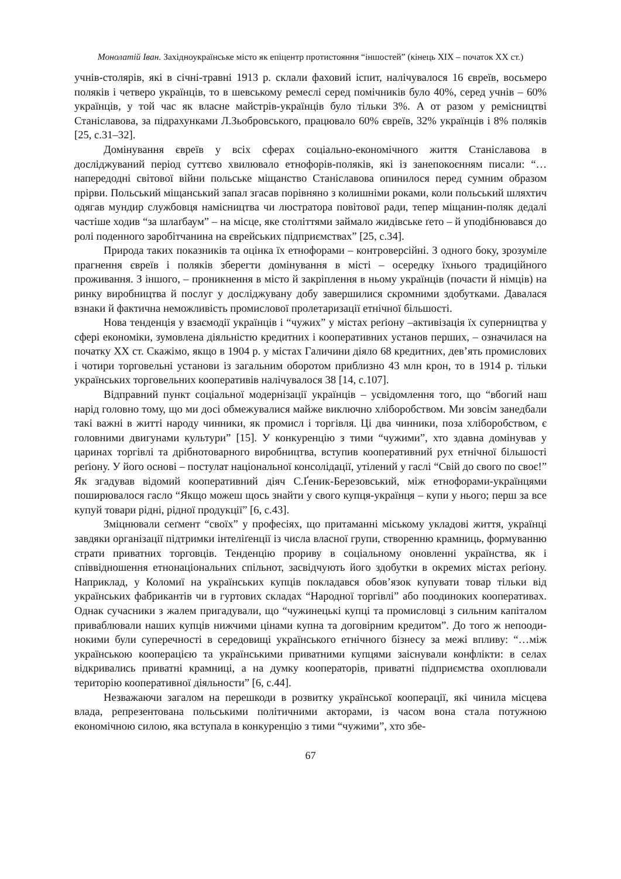Монолатій Іван. Західноукраїнське місто як епіцентр протистояння “іншостей” (кінець ХІХ – початок ХХ ст.)
учнів-столярів, які в січні-травні 1913 р. склали фаховий іспит, налічувалося 16 євреїв, восьмеро поляків і четверо українців, то в шевському ремеслі серед помічників було 40%, серед учнів – 60% українців, у той час як власне майстрів-українців було тільки 3%. А от разом у ремісництві Станіславова, за підрахунками Л.Зьобровського, пра­цювало 60% євреїв, 32% українців і 8% поляків [25, с.31–32].
Домінування євреїв у всіх сферах соціально-економічного життя Станіславова в досліджуваний період суттєво хвилювало етнофорів-поляків, які із занепокоєнням писали: “… напередодні світової війни польське міщанство Станіславова опинилося перед сумним образом прірви. Польський міщанський запал згасав порівняно з колиш­німи роками, коли польський шляхтич одягав мундир службовця намісництва чи люстратора повітової ради, тепер міщанин-поляк дедалі частіше ходив “за шлаґбаум” – на місце, яке століттями займало жидівське ґето – й уподібнювався до ролі поденного заробітчанина на єврейських підприємствах” [25, с.34].
Природа таких показників та оцінка їх етнофорами – контроверсійні. З одного боку, зрозуміле прагнення євреїв і поляків зберегти домінування в місті – осередку їхнього традиційного проживання. З іншого, – проникнення в місто й закріплення в ньому українців (почасти й німців) на ринку виробництва й послуг у досліджувану до­бу завершилися скромними здобутками. Давалася взнаки й фактична неможливість промислової пролетаризації етнічної більшості.
Нова тенденція у взаємодії українців і “чужих” у містах реґіону –активізація їх суперництва у сфері економіки, зумовлена діяльністю кредитних і кооперативних установ перших, – означилася на початку ХХ ст. Скажімо, якщо в 1904 р. у містах Галичини діяло 68 кредитних, дев’ять промислових і чотири торговельні установи із загальним оборотом приблизно 43 млн крон, то в 1914 р. тільки українських торговельних кооперативів налічувалося 38 [14, с.107].
Відправний пункт соціальної модернізації українців – усвідомлення того, що “вбогий наш нарід головно тому, що ми досі обмежувалися майже виключно хлібо­робством. Ми зовсім занедбали такі важні в житті народу чинники, як промисл і торгів­ля. Ці два чинники, поза хліборобством, є головними двигунами культури” [15]. У кон­куренцію з тими “чужими”, хто здавна домінував у царинах торгівлі та дрібното­варного виробництва, вступив кооперативний рух етнічної більшості реґіону. У його основі – постулат національної консолідації, утілений у гаслі “Свій до свого по своє!” Як згадував відомий кооперативний діяч С.Ґеник-Березовський, між етнофорами-українцями поширювалося гасло “Якщо можеш щось знайти у свого купця-українця – купи у нього; перш за все купуй товари рідні, рідної продукції” [6, с.43].
Зміцнювали сеґмент “своїх” у професіях, що притаманні міському укладові життя, українці завдяки організації підтримки інтеліґенції із числа власної групи, створенню крамниць, формуванню страти приватних торговців. Тенденцію прориву в соціальному оновленні українства, як і співвідношення етнонаціональних спільнот, засвідчують його здобутки в окремих містах реґіону. Наприклад, у Коломиї на українських купців покладався обов’язок купувати товар тільки від українських фабрикантів чи в гуртових складах “Народної торгівлі” або поодиноких кооперативах. Однак сучасники з жалем пригадували, що “чужинецькі купці та промисловці з сильним капіталом приваблювали наших купців нижчими цінами купна та договірним кредитом”. До того ж непооди­нокими були суперечності в середовищі українського етнічного бізнесу за межі впливу: “…між українською кооперацією та українськими приватними купцями заіснували конфлікти: в селах відкривались приватні крамниці, а на думку кооператорів, приватні підприємства охоплювали територію кооперативної діяльности” [6, с.44].
Незважаючи загалом на перешкоди в розвитку української кооперації, які чинила місцева влада, репрезентована польськими політичними акторами, із часом вона стала потужною економічною силою, яка вступала в конкуренцію з тими “чужими”, хто збе-
67